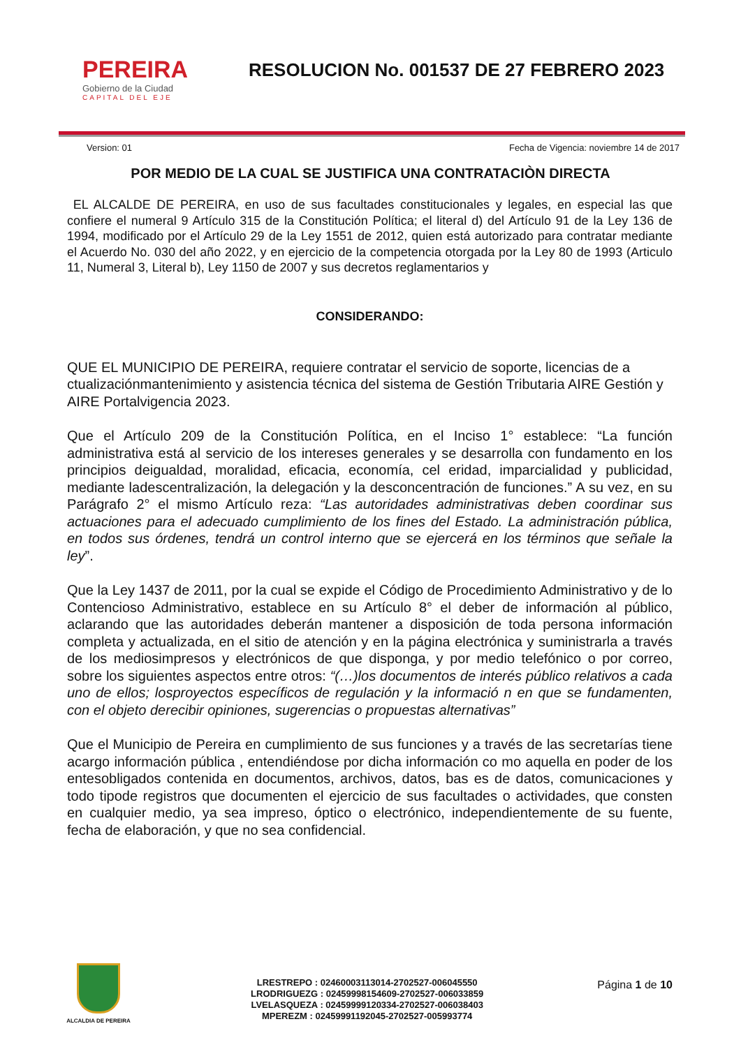PEREIRA
Gobierno de la Ciudad
CAPITAL DEL EJE
RESOLUCION No. 001537 DE 27 FEBRERO 2023
Version: 01 Fecha de Vigencia: noviembre 14 de 2017
POR MEDIO DE LA CUAL SE JUSTIFICA UNA CONTRATACIÒN DIRECTA
EL ALCALDE DE PEREIRA, en uso de sus facultades constitucionales y legales, en especial las que confiere el numeral 9 Artículo 315 de la Constitución Política; el literal d) del Artículo 91 de la Ley 136 de 1994, modificado por el Artículo 29 de la Ley 1551 de 2012, quien está autorizado para contratar mediante el Acuerdo No. 030 del año 2022, y en ejercicio de la competencia otorgada por la Ley 80 de 1993 (Articulo 11, Numeral 3, Literal b), Ley 1150 de 2007 y sus decretos reglamentarios y
CONSIDERANDO:
QUE EL MUNICIPIO DE PEREIRA, requiere contratar el servicio de soporte, licencias de a ctualizaciónmantenimiento y asistencia técnica del sistema de Gestión Tributaria AIRE Gestión y AIRE Portalvigencia 2023.
Que el Artículo 209 de la Constitución Política, en el Inciso 1° establece: “La función administrativa está al servicio de los intereses generales y se desarrolla con fundamento en los principios deigualdad, moralidad, eficacia, economía, cel eridad, imparcialidad y publicidad, mediante ladescentralización, la delegación y la desconcentración de funciones.” A su vez, en su Parágrafo 2° el mismo Artículo reza: “Las autoridades administrativas deben coordinar sus actuaciones para el adecuado cumplimiento de los fines del Estado. La administración pública, en todos sus órdenes, tendrá un control interno que se ejercerá en los términos que señale la ley”.
Que la Ley 1437 de 2011, por la cual se expide el Código de Procedimiento Administrativo y de lo Contencioso Administrativo, establece en su Artículo 8° el deber de información al público, aclarando que las autoridades deberán mantener a disposición de toda persona información completa y actualizada, en el sitio de atención y en la página electrónica y suministrarla a través de los mediosimpresos y electrónicos de que disponga, y por medio telefónico o por correo, sobre los siguientes aspectos entre otros: “(…)los documentos de interés público relativos a cada uno de ellos; losproyectos específicos de regulación y la informació n en que se fundamenten, con el objeto derecibir opiniones, sugerencias o propuestas alternativas”
Que el Municipio de Pereira en cumplimiento de sus funciones y a través de las secretarías tiene acargo información pública , entendiéndose por dicha información co mo aquella en poder de los entesobligados contenida en documentos, archivos, datos, bas es de datos, comunicaciones y todo tipode registros que documenten el ejercicio de sus facultades o actividades, que consten en cualquier medio, ya sea impreso, óptico o electrónico, independientemente de su fuente, fecha de elaboración, y que no sea confidencial.
ALCALDIA DE PEREIRA
LRESTREPO : 02460003113014-2702527-006045550
LRODRIGUEZG : 02459998154609-2702527-006033859
LVELASQUEZA : 02459999120334-2702527-006038403
MPEREZM : 02459991192045-2702527-005993774
Página 1 de 10